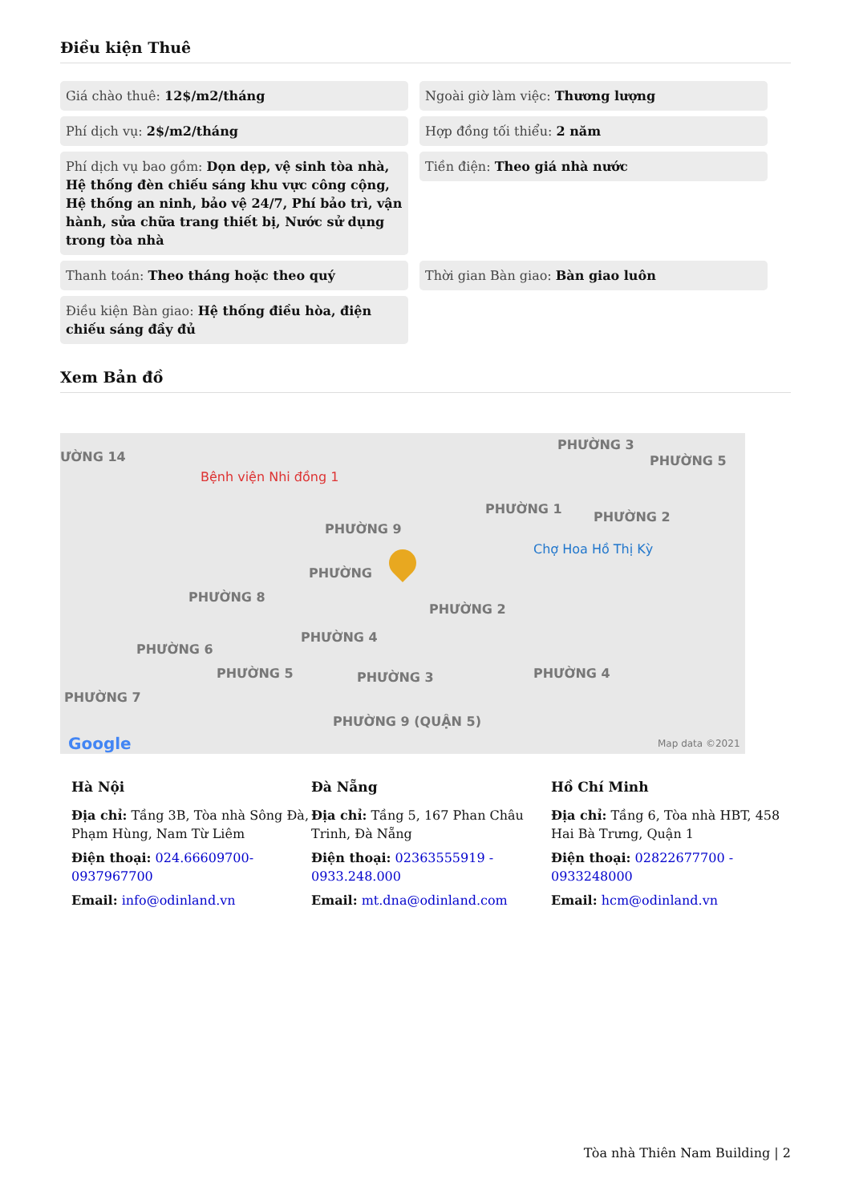Điều kiện Thuê
Giá chào thuê: 12$/m2/tháng
Ngoài giờ làm việc: Thương lượng
Phí dịch vụ: 2$/m2/tháng
Hợp đồng tối thiểu: 2 năm
Phí dịch vụ bao gồm: Dọn dẹp, vệ sinh tòa nhà, Hệ thống đèn chiếu sáng khu vực công cộng, Hệ thống an ninh, bảo vệ 24/7, Phí bảo trì, vận hành, sửa chữa trang thiết bị, Nước sử dụng trong tòa nhà
Tiền điện: Theo giá nhà nước
Thanh toán: Theo tháng hoặc theo quý
Thời gian Bàn giao: Bàn giao luôn
Điều kiện Bàn giao: Hệ thống điều hòa, điện chiếu sáng đầy đủ
Xem Bản đồ
ƯỜNG 14
Bệnh viện Nhi đồng 1
PHƯỜNG 3
PHƯỜNG 5
PHƯỜNG 1
PHƯỜNG 2
PHƯỜNG 9
Chợ Hoa Hồ Thị Kỳ
PHƯỜNG
PHƯỜNG 8
PHƯỜNG 2
PHƯỜNG 4
PHƯỜNG 6
PHƯỜNG 5 PHƯỜNG 3 PHƯỜNG 4
PHƯỜNG 7
PHƯỜNG 9 (QUẬN 5)
Google Map data ©2021
Hà Nội
Địa chỉ: Tầng 3B, Tòa nhà Sông Đà, Phạm Hùng, Nam Từ Liêm
Điện thoại: 024.66609700-0937967700
Email: info@odinland.vn
Đà Nẵng
Địa chỉ: Tầng 5, 167 Phan Châu Trinh, Đà Nẵng
Điện thoại: 02363555919 - 0933.248.000
Email: mt.dna@odinland.com
Hồ Chí Minh
Địa chỉ: Tầng 6, Tòa nhà HBT, 458 Hai Bà Trưng, Quận 1
Điện thoại: 02822677700 - 0933248000
Email: hcm@odinland.vn
Tòa nhà Thiên Nam Building | 2